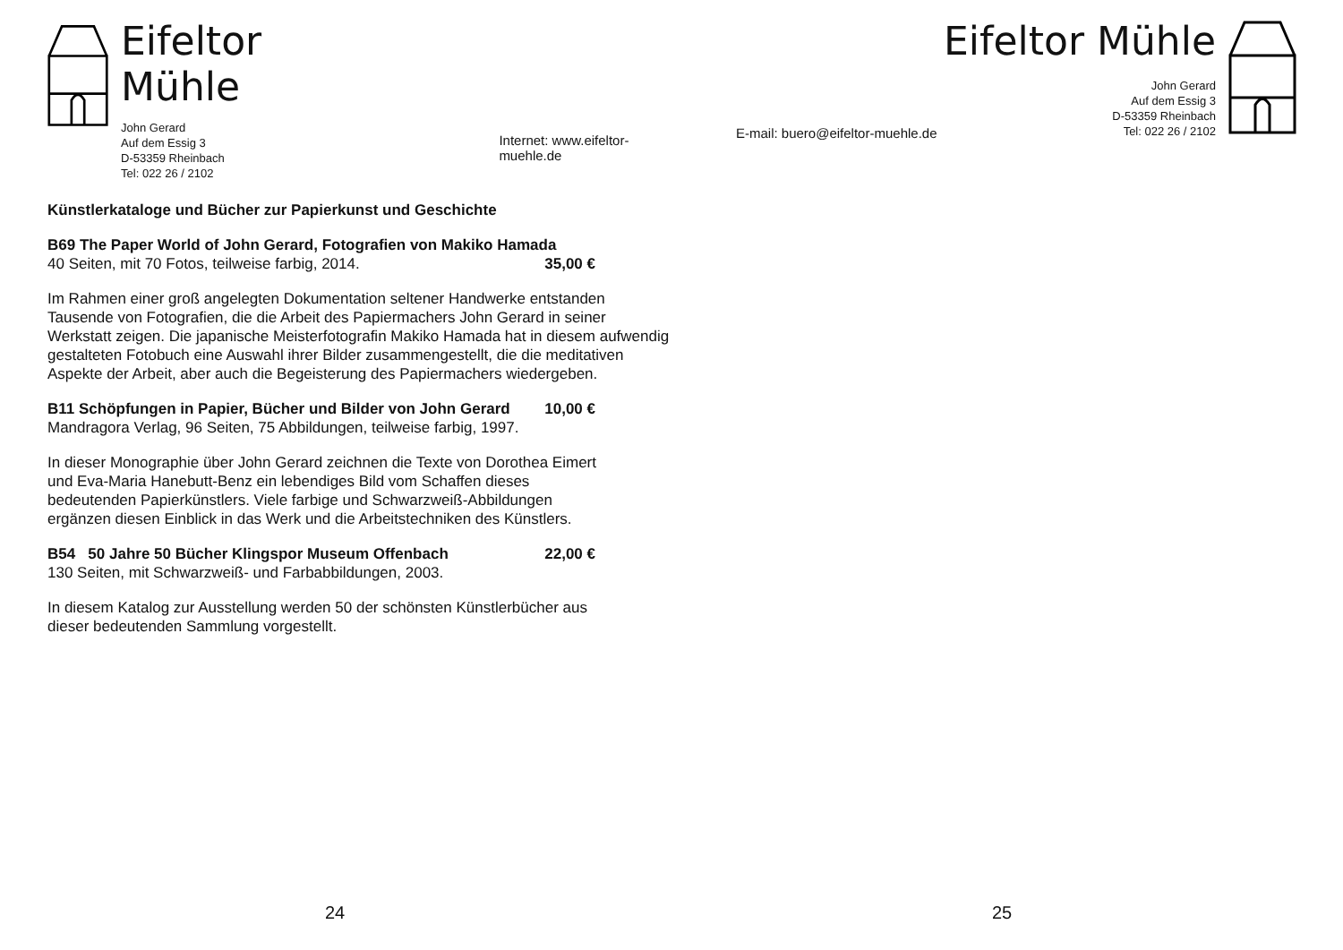Eifeltor Mühle
John Gerard
Auf dem Essig 3
D-53359 Rheinbach
Tel: 022 26 / 2102
Internet: www.eifeltor-muehle.de
Künstlerkataloge und Bücher zur Papierkunst und Geschichte
B69 The Paper World of John Gerard, Fotografien von Makiko Hamada
40 Seiten, mit 70 Fotos, teilweise farbig, 2014.
35,00 €
Im Rahmen einer groß angelegten Dokumentation seltener Handwerke entstanden Tausende von Fotografien, die die Arbeit des Papiermachers John Gerard in seiner Werkstatt zeigen. Die japanische Meisterfotografin Makiko Hamada hat in diesem aufwendig gestalteten Fotobuch eine Auswahl ihrer Bilder zusammengestellt, die die meditativen Aspekte der Arbeit, aber auch die Begeisterung des Papiermachers wiedergeben.
B11 Schöpfungen in Papier, Bücher und Bilder von John Gerard
10,00 €
Mandragora Verlag, 96 Seiten, 75 Abbildungen, teilweise farbig, 1997.
In dieser Monographie über John Gerard zeichnen die Texte von Dorothea Eimert und Eva-Maria Hanebutt-Benz ein lebendiges Bild vom Schaffen dieses bedeutenden Papierkünstlers. Viele farbige und Schwarzweiß-Abbildungen ergänzen diesen Einblick in das Werk und die Arbeitstechniken des Künstlers.
B54 50 Jahre 50 Bücher Klingspor Museum Offenbach
22,00 €
130 Seiten, mit Schwarzweiß- und Farbabbildungen, 2003.
In diesem Katalog zur Ausstellung werden 50 der schönsten Künstlerbücher aus dieser bedeutenden Sammlung vorgestellt.
24
E-mail: buero@eifeltor-muehle.de
Eifeltor Mühle
John Gerard
Auf dem Essig 3
D-53359 Rheinbach
Tel: 022 26 / 2102
25